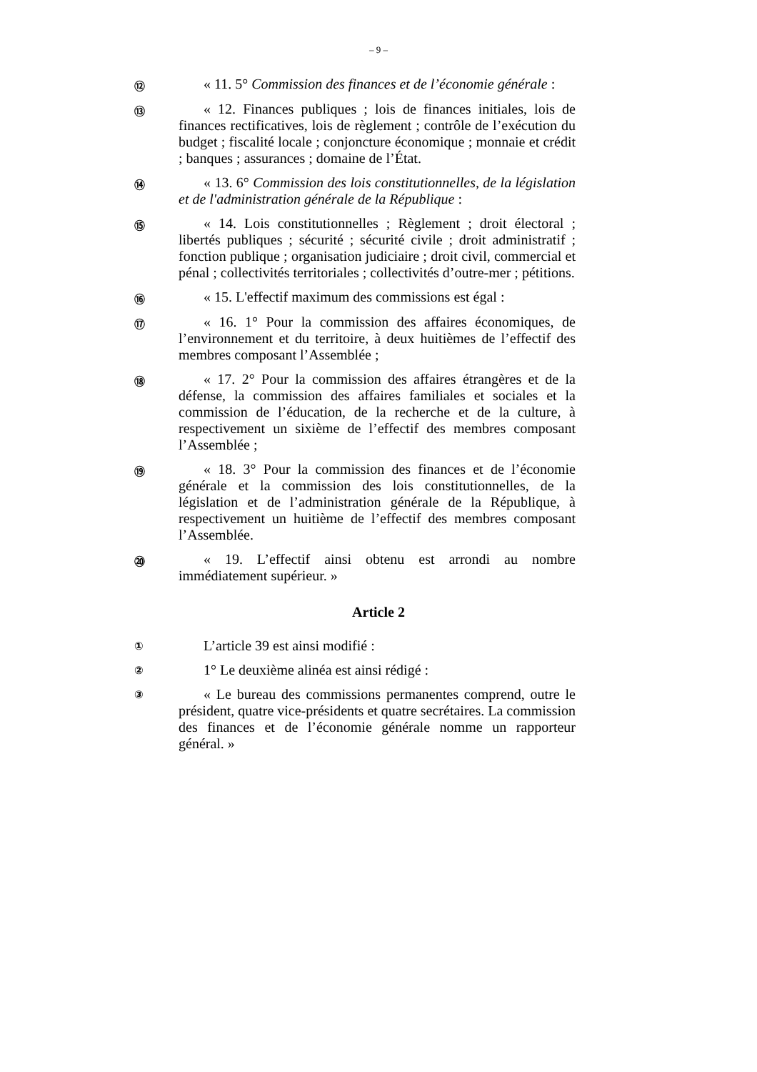– 9 –
⑫
« 11. 5° Commission des finances et de l’économie générale :
⑬
« 12. Finances publiques ; lois de finances initiales, lois de finances rectificatives, lois de règlement ; contrôle de l’exécution du budget ; fiscalité locale ; conjoncture économique ; monnaie et crédit ; banques ; assurances ; domaine de l’État.
⑭
« 13. 6° Commission des lois constitutionnelles, de la législation et de l'administration générale de la République :
⑮
« 14. Lois constitutionnelles ; Règlement ; droit électoral ; libertés publiques ; sécurité ; sécurité civile ; droit administratif ; fonction publique ; organisation judiciaire ; droit civil, commercial et pénal ; collectivités territoriales ; collectivités d’outre-mer ; pétitions.
⑯
« 15. L'effectif maximum des commissions est égal :
⑰
« 16. 1° Pour la commission des affaires économiques, de l’environnement et du territoire, à deux huitièmes de l’effectif des membres composant l’Assemblée ;
⑱
« 17. 2° Pour la commission des affaires étrangères et de la défense, la commission des affaires familiales et sociales et la commission de l’éducation, de la recherche et de la culture, à respectivement un sixième de l’effectif des membres composant l’Assemblée ;
⑲
« 18. 3° Pour la commission des finances et de l’économie générale et la commission des lois constitutionnelles, de la législation et de l’administration générale de la République, à respectivement un huitième de l’effectif des membres composant l’Assemblée.
⑳
« 19. L’effectif ainsi obtenu est arrondi au nombre immédiatement supérieur. »
Article 2
①
L’article 39 est ainsi modifié :
②
1° Le deuxième alinéa est ainsi rédigé :
③
« Le bureau des commissions permanentes comprend, outre le président, quatre vice-présidents et quatre secrétaires. La commission des finances et de l’économie générale nomme un rapporteur général. »